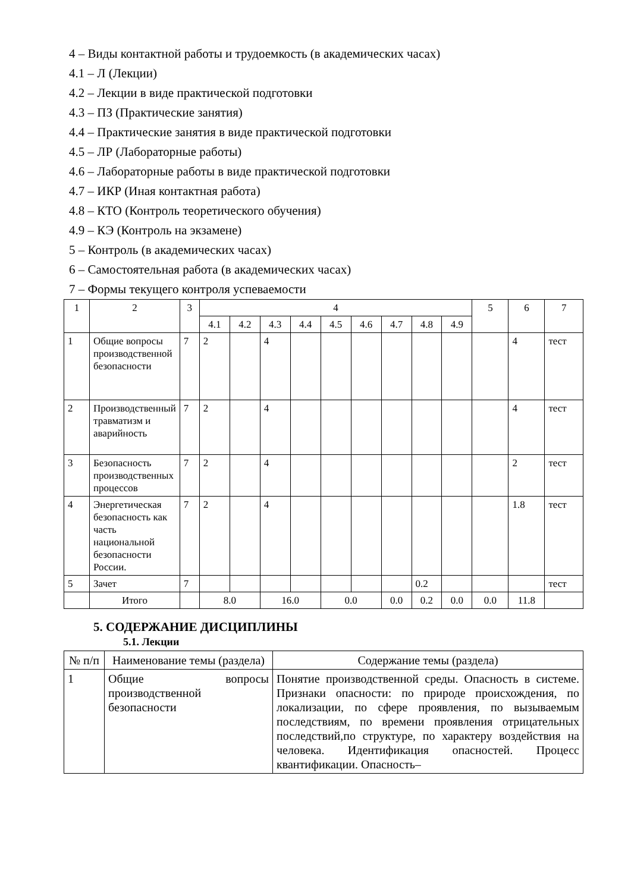4 – Виды контактной работы и трудоемкость (в академических часах)
4.1 – Л (Лекции)
4.2 – Лекции в виде практической подготовки
4.3 – ПЗ (Практические занятия)
4.4 – Практические занятия в виде практической подготовки
4.5 – ЛР (Лабораторные работы)
4.6 – Лабораторные работы в виде практической подготовки
4.7 – ИКР (Иная контактная работа)
4.8 – КТО (Контроль теоретического обучения)
4.9 – КЭ (Контроль на экзамене)
5 – Контроль (в академических часах)
6 – Самостоятельная работа (в академических часах)
7 – Формы текущего контроля успеваемости
| 1 | 2 | 3 | 4 | | | | | | | | | 5 | 6 | 7 |
| --- | --- | --- | --- | --- | --- | --- | --- | --- | --- | --- | --- | --- | --- | --- |
| | | | 4.1 | 4.2 | 4.3 | 4.4 | 4.5 | 4.6 | 4.7 | 4.8 | 4.9 | | | |
| 1 | Общие вопросы производственной безопасности | 7 | 2 | | 4 | | | | | | | | 4 | тест |
| 2 | Производственный травматизм и аварийность | 7 | 2 | | 4 | | | | | | | | 4 | тест |
| 3 | Безопасность производственных процессов | 7 | 2 | | 4 | | | | | | | | 2 | тест |
| 4 | Энергетическая безопасность как часть национальной безопасности России. | 7 | 2 | | 4 | | | | | | | | 1.8 | тест |
| 5 | Зачет | 7 | | | | | | | | 0.2 | | | | тест |
| | Итого | | 8.0 | | 16.0 | | 0.0 | | 0.0 | 0.2 | 0.0 | 0.0 | 11.8 | |
5. СОДЕРЖАНИЕ ДИСЦИПЛИНЫ
5.1. Лекции
| № п/п | Наименование темы (раздела) | Содержание темы (раздела) |
| --- | --- | --- |
| 1 | Общие вопросы производственной безопасности | Понятие производственной среды. Опасность в системе. Признаки опасности: по природе происхождения, по локализации, по сфере проявления, по вызываемым последствиям, по времени проявления отрицательных последствий,по структуре, по характеру воздействия на человека. Идентификация опасностей. Процесс квантификации. Опасность– |